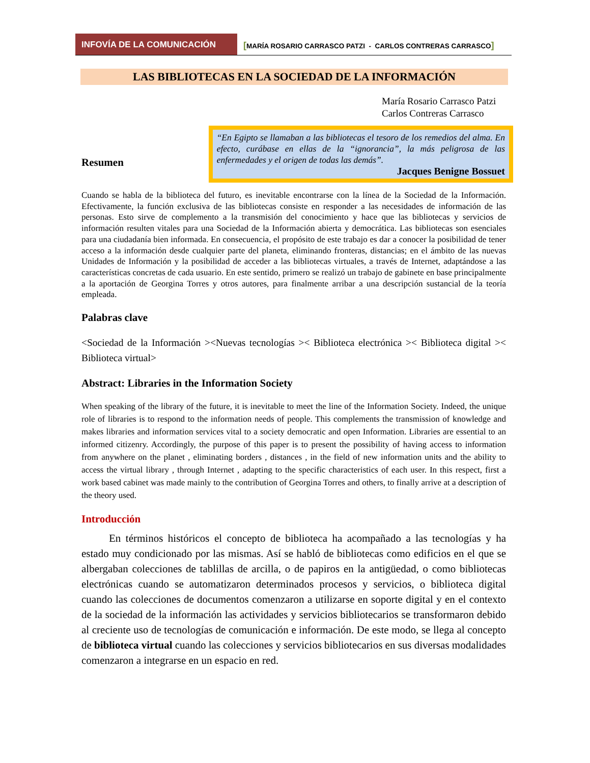INFOVÍA DE LA COMUNICACIÓN
[MARÍA ROSARIO CARRASCO PATZI - CARLOS CONTRERAS CARRASCO]
LAS BIBLIOTECAS EN LA SOCIEDAD DE LA INFORMACIÓN
María Rosario Carrasco Patzi
Carlos Contreras Carrasco
Resumen
“En Egipto se llamaban a las bibliotecas el tesoro de los remedios del alma. En efecto, curábase en ellas de la “ignorancia”, la más peligrosa de las enfermedades y el origen de todas las demás”.
Jacques Benigne Bossuet
Cuando se habla de la biblioteca del futuro, es inevitable encontrarse con la línea de la Sociedad de la Información. Efectivamente, la función exclusiva de las bibliotecas consiste en responder a las necesidades de información de las personas. Esto sirve de complemento a la transmisión del conocimiento y hace que las bibliotecas y servicios de información resulten vitales para una Sociedad de la Información abierta y democrática. Las bibliotecas son esenciales para una ciudadanía bien informada. En consecuencia, el propósito de este trabajo es dar a conocer la posibilidad de tener acceso a la información desde cualquier parte del planeta, eliminando fronteras, distancias; en el ámbito de las nuevas Unidades de Información y la posibilidad de acceder a las bibliotecas virtuales, a través de Internet, adaptándose a las características concretas de cada usuario. En este sentido, primero se realizó un trabajo de gabinete en base principalmente a la aportación de Georgina Torres y otros autores, para finalmente arribar a una descripción sustancial de la teoría empleada.
Palabras clave
<Sociedad de la Información ><Nuevas tecnologías >< Biblioteca electrónica >< Biblioteca digital >< Biblioteca virtual>
Abstract: Libraries in the Information Society
When speaking of the library of the future, it is inevitable to meet the line of the Information Society. Indeed, the unique role of libraries is to respond to the information needs of people. This complements the transmission of knowledge and makes libraries and information services vital to a society democratic and open Information. Libraries are essential to an informed citizenry. Accordingly, the purpose of this paper is to present the possibility of having access to information from anywhere on the planet , eliminating borders , distances , in the field of new information units and the ability to access the virtual library , through Internet , adapting to the specific characteristics of each user. In this respect, first a work based cabinet was made mainly to the contribution of Georgina Torres and others, to finally arrive at a description of the theory used.
Introducción
En términos históricos el concepto de biblioteca ha acompañado a las tecnologías y ha estado muy condicionado por las mismas. Así se habló de bibliotecas como edificios en el que se albergaban colecciones de tablillas de arcilla, o de papiros en la antigüedad, o como bibliotecas electrónicas cuando se automatizaron determinados procesos y servicios, o biblioteca digital cuando las colecciones de documentos comenzaron a utilizarse en soporte digital y en el contexto de la sociedad de la información las actividades y servicios bibliotecarios se transformaron debido al creciente uso de tecnologías de comunicación e información. De este modo, se llega al concepto de biblioteca virtual cuando las colecciones y servicios bibliotecarios en sus diversas modalidades comenzaron a integrarse en un espacio en red.